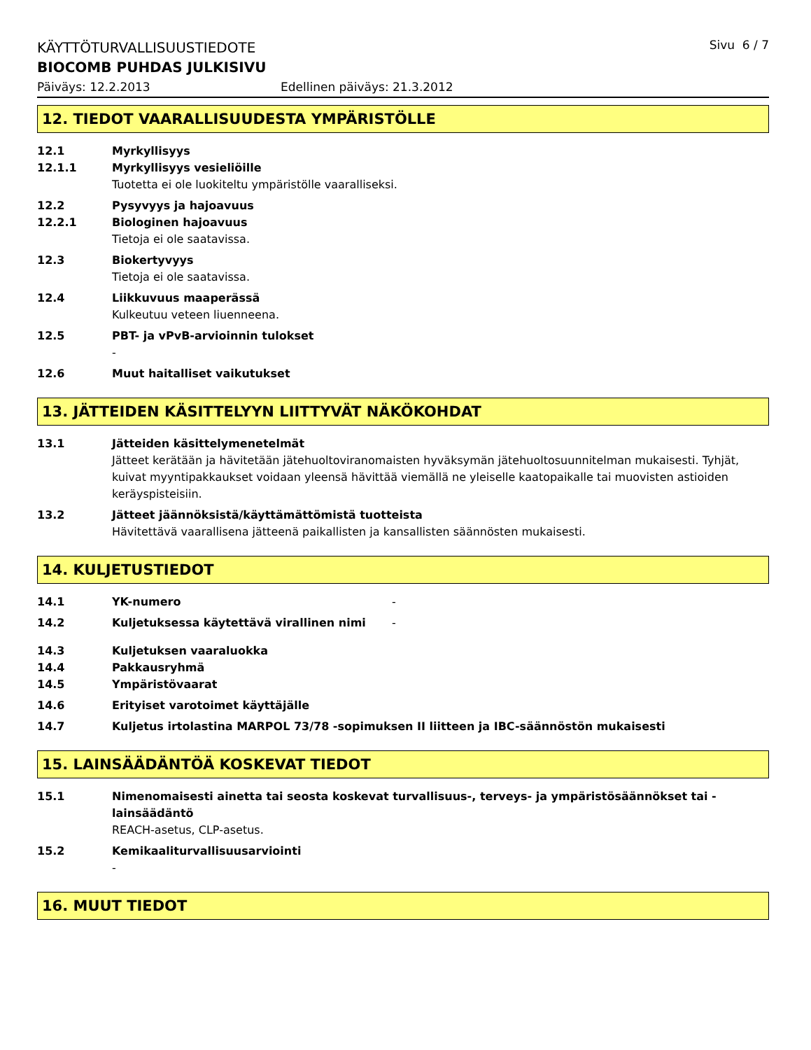KÄYTTÖTURVALLISUUSTIEDOTE
Sivu 6 / 7
BIOCOMB PUHDAS JULKISIVU
Päiväys: 12.2.2013 Edellinen päiväys: 21.3.2012
12. TIEDOT VAARALLISUUDESTA YMPÄRISTÖLLE
12.1 Myrkyllisyys
12.1.1 Myrkyllisyys vesieliöille
Tuotetta ei ole luokiteltu ympäristölle vaaralliseksi.
12.2 Pysyvyys ja hajoavuus
12.2.1 Biologinen hajoavuus
Tietoja ei ole saatavissa.
12.3 Biokertyvyys
Tietoja ei ole saatavissa.
12.4 Liikkuvuus maaperässä
Kulkeutuu veteen liuenneena.
12.5 PBT- ja vPvB-arvioinnin tulokset
-
12.6 Muut haitalliset vaikutukset
13. JÄTTEIDEN KÄSITTELYYN LIITTYVÄT NÄKÖKOHDAT
13.1 Jätteiden käsittelymenetelmät
Jätteet kerätään ja hävitetään jätehuoltoviranomaisten hyväksymän jätehuoltosuunnitelman mukaisesti. Tyhjät, kuivat myyntipakkaukset voidaan yleensä hävittää viemällä ne yleiselle kaatopaikalle tai muovisten astioiden keräyspisteisiin.
13.2 Jätteet jäännöksistä/käyttämättömistä tuotteista
Hävitettävä vaarallisena jätteenä paikallisten ja kansallisten säännösten mukaisesti.
14. KULJETUSTIEDOT
14.1 YK-numero -
14.2 Kuljetuksessa käytettävä virallinen nimi -
14.3 Kuljetuksen vaaraluokka
14.4 Pakkausryhmä
14.5 Ympäristövaarat
14.6 Erityiset varotoimet käyttäjälle
14.7 Kuljetus irtolastina MARPOL 73/78 -sopimuksen II liitteen ja IBC-säännöstön mukaisesti
15. LAINSÄÄDÄNTÖÄ KOSKEVAT TIEDOT
15.1 Nimenomaisesti ainetta tai seosta koskevat turvallisuus-, terveys- ja ympäristösäännökset tai -lainsäädäntö
REACH-asetus, CLP-asetus.
15.2 Kemikaaliturvallisuusarviointi
-
16. MUUT TIEDOT